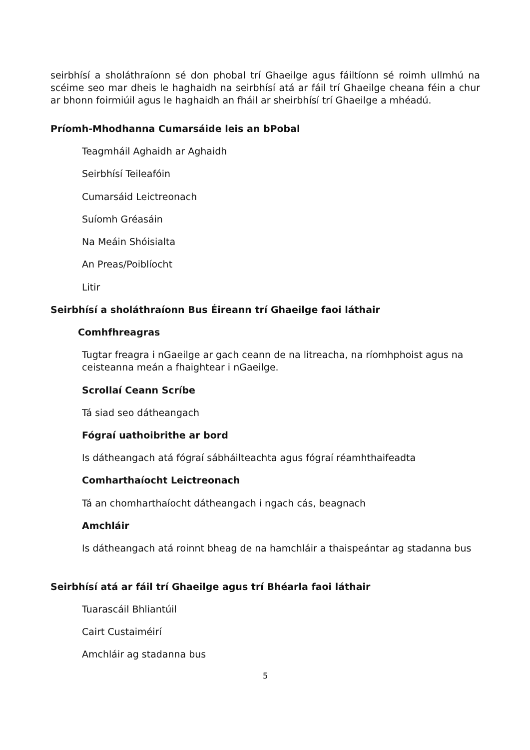seirbhísí a sholáthraíonn sé don phobal trí Ghaeilge agus fáiltíonn sé roimh ullmhú na scéime seo mar dheis le haghaidh na seirbhísí atá ar fáil trí Ghaeilge cheana féin a chur ar bhonn foirmiúil agus le haghaidh an fháil ar sheirbhísí trí Ghaeilge a mhéadú.
Príomh-Mhodhanna Cumarsáide leis an bPobal
Teagmháil Aghaidh ar Aghaidh
Seirbhísí Teileafóin
Cumarsáid Leictreonach
Suíomh Gréasáin
Na Meáin Shóisialta
An Preas/Poiblíocht
Litir
Seirbhísí a sholáthraíonn Bus Éireann trí Ghaeilge faoi láthair
Comhfhreagras
Tugtar freagra i nGaeilge ar gach ceann de na litreacha, na ríomhphoist agus na ceisteanna meán a fhaightear i nGaeilge.
Scrollaí Ceann Scríbe
Tá siad seo dátheangach
Fógraí uathoibrithe ar bord
Is dátheangach atá fógraí sábháilteachta agus fógraí réamhthaifeadta
Comharthaíocht Leictreonach
Tá an chomharthaíocht dátheangach i ngach cás, beagnach
Amchláir
Is dátheangach atá roinnt bheag de na hamchláir a thaispeántar ag stadanna bus
Seirbhísí atá ar fáil trí Ghaeilge agus trí Bhéarla faoi láthair
Tuarascáil Bhliantúil
Cairt Custaiméirí
Amchláir ag stadanna bus
5